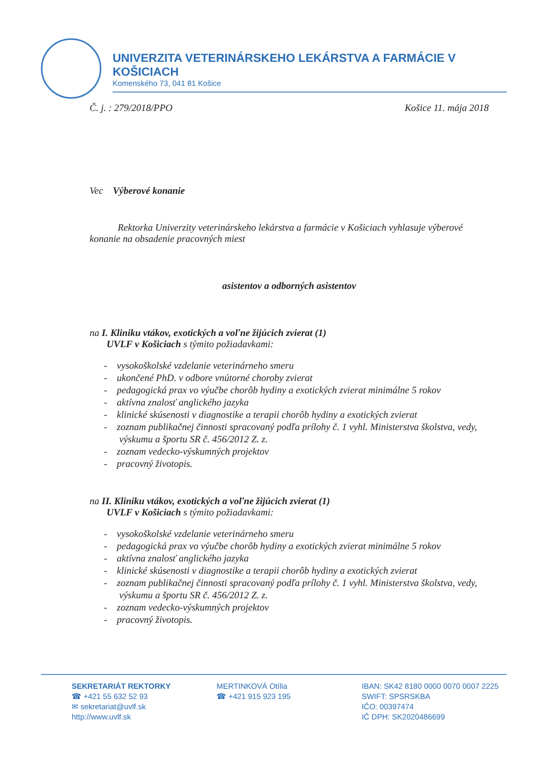UNIVERZITA VETERINÁRSKEHO LEKÁRSTVA A FARMÁCIE V KOŠICIACH
Komenského 73, 041 81 Košice
Č. j. : 279/2018/PPO Košice 11. mája 2018
Vec Výberové konanie
Rektorka Univerzity veterinárskeho lekárstva a farmácie v Košiciach vyhlasuje výberové konanie na obsadenie pracovných miest
asistentov a odborných asistentov
na I. Kliniku vtákov, exotických a voľne žijúcich zvierat (1)
UVLF v Košiciach s týmito požiadavkami:
- vysokoškolské vzdelanie veterinárneho smeru
- ukončené PhD. v odbore vnútorné choroby zvierat
- pedagogická prax vo výučbe chorôb hydiny a exotických zvierat minimálne 5 rokov
- aktívna znalosť anglického jazyka
- klinické skúsenosti v diagnostike a terapii chorôb hydiny a exotických zvierat
- zoznam publikačnej činnosti spracovaný podľa prílohy č. 1 vyhl. Ministerstva školstva, vedy, výskumu a športu SR č. 456/2012 Z. z.
- zoznam vedecko-výskumných projektov
- pracovný životopis.
na II. Kliniku vtákov, exotických a voľne žijúcich zvierat (1)
UVLF v Košiciach s týmito požiadavkami:
- vysokoškolské vzdelanie veterinárneho smeru
- pedagogická prax vo výučbe chorôb hydiny a exotických zvierat minimálne 5 rokov
- aktívna znalosť anglického jazyka
- klinické skúsenosti v diagnostike a terapii chorôb hydiny a exotických zvierat
- zoznam publikačnej činnosti spracovaný podľa prílohy č. 1 vyhl. Ministerstva školstva, vedy, výskumu a športu SR č. 456/2012 Z. z.
- zoznam vedecko-výskumných projektov
- pracovný životopis.
SEKRETARIÁT REKTORKY
☎ +421 55 632 52 93
✉ sekretariat@uvlf.sk
http://www.uvlf.sk
MERTINKOVÁ Otília
☎ +421 915 923 195
IBAN: SK42 8180 0000 0070 0007 2225
SWIFT: SPSRSKBA
IČO: 00397474
IČ DPH: SK2020486699